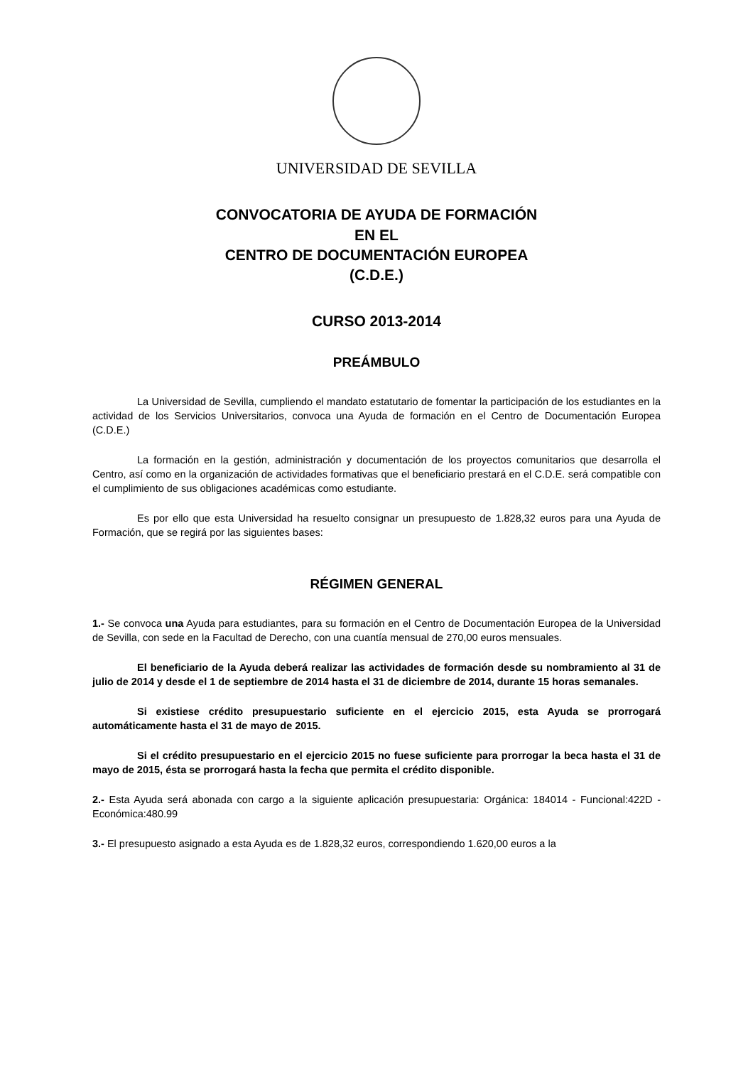UNIVERSIDAD DE SEVILLA
CONVOCATORIA DE AYUDA DE FORMACIÓN
EN EL
CENTRO DE DOCUMENTACIÓN EUROPEA
(C.D.E.)
CURSO 2013-2014
PREÁMBULO
La Universidad de Sevilla, cumpliendo el mandato estatutario de fomentar la participación de los estudiantes en la actividad de los Servicios Universitarios, convoca una Ayuda de formación en el Centro de Documentación Europea (C.D.E.)
La formación en la gestión, administración y documentación de los proyectos comunitarios que desarrolla el Centro, así como en la organización de actividades formativas que el beneficiario prestará en el C.D.E. será compatible con el cumplimiento de sus obligaciones académicas como estudiante.
Es por ello que esta Universidad ha resuelto consignar un presupuesto de 1.828,32 euros para una Ayuda de Formación, que se regirá por las siguientes bases:
RÉGIMEN GENERAL
1.- Se convoca una Ayuda para estudiantes, para su formación en el Centro de Documentación Europea de la Universidad de Sevilla, con sede en la Facultad de Derecho, con una cuantía mensual de 270,00 euros mensuales.
El beneficiario de la Ayuda deberá realizar las actividades de formación desde su nombramiento al 31 de julio de 2014 y desde el 1 de septiembre de 2014 hasta el 31 de diciembre de 2014, durante 15 horas semanales.
Si existiese crédito presupuestario suficiente en el ejercicio 2015, esta Ayuda se prorrogará automáticamente hasta el 31 de mayo de 2015.
Si el crédito presupuestario en el ejercicio 2015 no fuese suficiente para prorrogar la beca hasta el 31 de mayo de 2015, ésta se prorrogará hasta la fecha que permita el crédito disponible.
2.- Esta Ayuda será abonada con cargo a la siguiente aplicación presupuestaria: Orgánica: 184014 - Funcional:422D - Económica:480.99
3.- El presupuesto asignado a esta Ayuda es de 1.828,32 euros, correspondiendo 1.620,00 euros a la